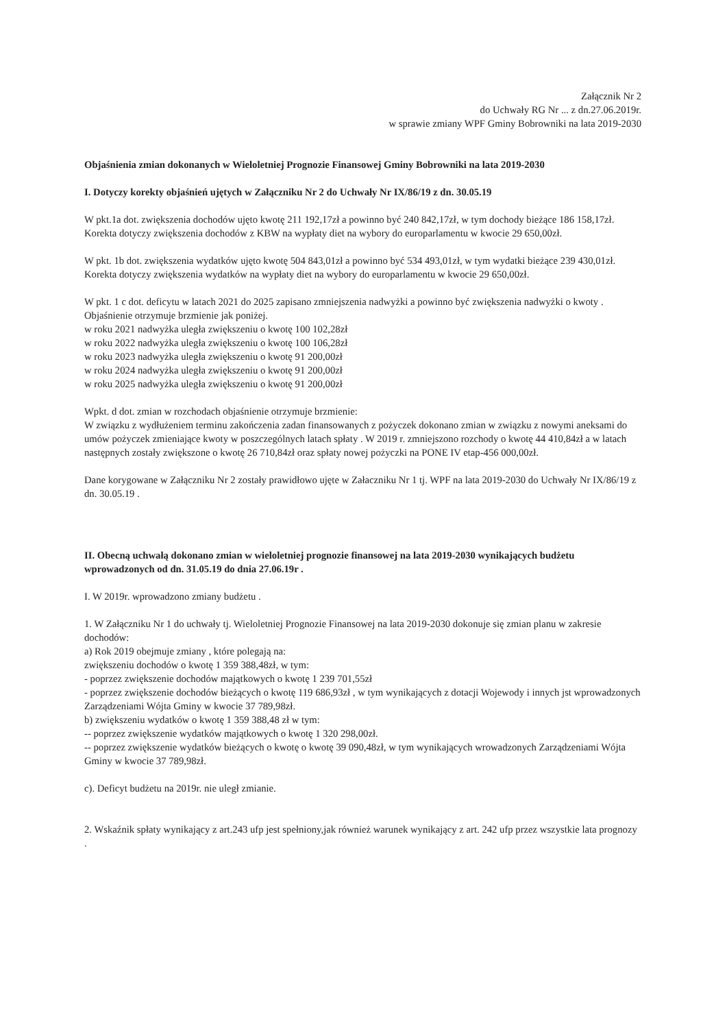Załącznik Nr 2
do Uchwały RG Nr ... z dn.27.06.2019r.
w sprawie zmiany WPF Gminy Bobrowniki na lata 2019-2030
Objaśnienia zmian dokonanych w Wieloletniej Prognozie Finansowej Gminy Bobrowniki na lata 2019-2030
I. Dotyczy korekty objaśnień ujętych w Załączniku Nr 2 do Uchwały Nr IX/86/19 z dn. 30.05.19
W pkt.1a dot. zwiększenia dochodów ujęto kwotę 211 192,17zł a powinno być 240 842,17zł, w tym dochody bieżące 186 158,17zł. Korekta dotyczy zwiększenia dochodów z KBW na wypłaty diet na wybory do europarlamentu w kwocie 29 650,00zł.
W pkt. 1b dot. zwiększenia wydatków ujęto kwotę 504 843,01zł a powinno być 534 493,01zł, w tym wydatki bieżące 239 430,01zł. Korekta dotyczy zwiększenia wydatków na wypłaty diet na wybory do europarlamentu w kwocie 29 650,00zł.
W pkt. 1 c dot. deficytu w latach 2021 do 2025 zapisano zmniejszenia nadwyżki a powinno być zwiększenia nadwyżki o kwoty . Objaśnienie otrzymuje brzmienie jak poniżej.
w roku 2021 nadwyżka uległa zwiększeniu o kwotę 100 102,28zł
w roku 2022 nadwyżka uległa zwiększeniu o kwotę 100 106,28zł
w roku 2023 nadwyżka uległa zwiększeniu o kwotę 91 200,00zł
w roku 2024 nadwyżka uległa zwiększeniu o kwotę 91 200,00zł
w roku 2025 nadwyżka uległa zwiększeniu o kwotę 91 200,00zł
Wpkt. d dot. zmian w rozchodach objaśnienie otrzymuje brzmienie:
W związku z wydłużeniem terminu zakończenia zadan finansowanych z pożyczek dokonano zmian w związku z nowymi aneksami do umów pożyczek zmieniające kwoty w poszczególnych latach spłaty . W 2019 r. zmniejszono rozchody o kwotę 44 410,84zł a w latach następnych zostały zwiększone o kwotę 26 710,84zł oraz spłaty nowej pożyczki na PONE IV etap-456 000,00zł.
Dane korygowane w Załączniku Nr 2 zostały prawidłowo ujęte w Załaczniku Nr 1 tj. WPF na lata 2019-2030 do Uchwały Nr IX/86/19 z dn. 30.05.19 .
II. Obecną uchwałą dokonano zmian w wieloletniej prognozie finansowej na lata 2019-2030 wynikających budżetu wprowadzonych od dn. 31.05.19 do dnia 27.06.19r .
I. W 2019r. wprowadzono zmiany budżetu .
1. W Załączniku Nr 1 do uchwały tj. Wieloletniej Prognozie Finansowej na lata 2019-2030 dokonuje się zmian planu w zakresie dochodów:
a) Rok 2019 obejmuje zmiany , które polegają na:
zwiększeniu dochodów o kwotę 1 359 388,48zł, w tym:
- poprzez zwiększenie dochodów majątkowych o kwotę 1 239 701,55zł
- poprzez zwiększenie dochodów bieżących o kwotę 119 686,93zł , w tym wynikających z dotacji Wojewody i innych jst wprowadzonych Zarządzeniami Wójta Gminy w kwocie 37 789,98zł.
b) zwiększeniu wydatków o kwotę 1 359 388,48 zł w tym:
-- poprzez zwiększenie wydatków majątkowych o kwotę 1 320 298,00zł.
-- poprzez zwiększenie wydatków bieżących o kwotę o kwotę 39 090,48zł, w tym wynikających wrowadzonych Zarządzeniami Wójta Gminy w kwocie 37 789,98zł.
c). Deficyt budżetu na 2019r. nie uległ zmianie.
2. Wskaźnik spłaty wynikający z art.243 ufp jest spełniony,jak również warunek wynikający z art. 242 ufp przez wszystkie lata prognozy .